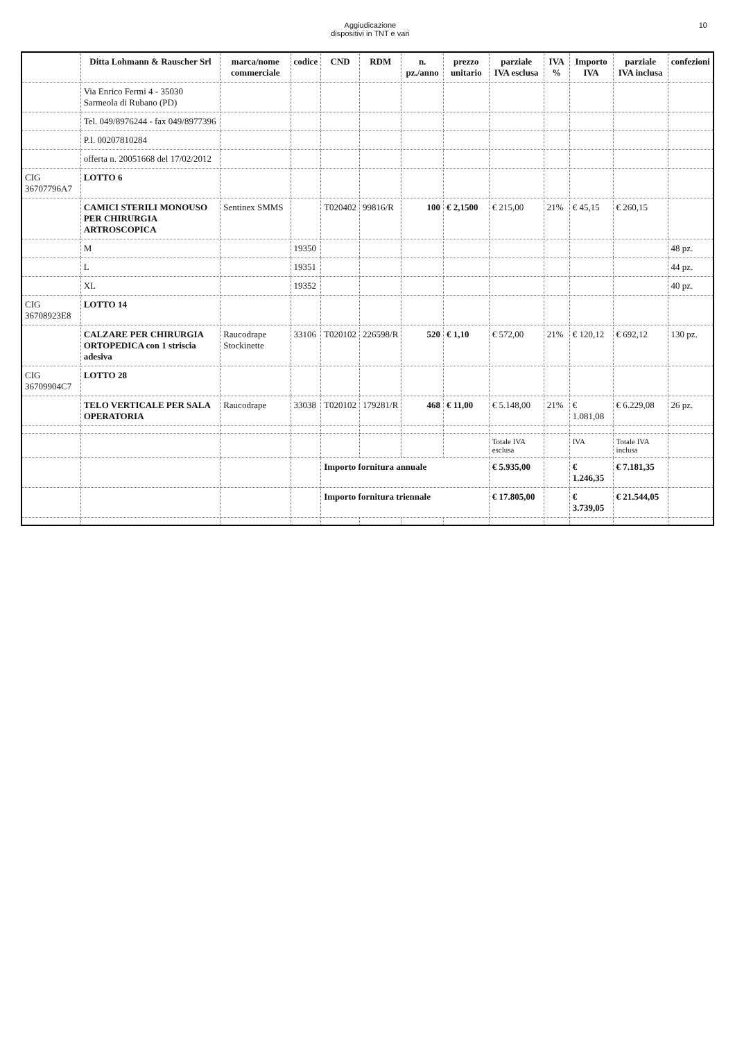Aggiudicazione
dispositivi in TNT e vari
10
| | Ditta Lohmann & Rauscher Srl | marca/nome commerciale | codice | CND | RDM | n. pz./anno | prezzo unitario | parziale IVA esclusa | IVA % | Importo IVA | parziale IVA inclusa | confezioni |
| --- | --- | --- | --- | --- | --- | --- | --- | --- | --- | --- | --- | --- |
| | Via Enrico Fermi 4 - 35030 Sarmeola di Rubano (PD) | | | | | | | | | | | |
| | Tel. 049/8976244 - fax 049/8977396 | | | | | | | | | | | |
| | P.I. 00207810284 | | | | | | | | | | | |
| | offerta n. 20051668 del 17/02/2012 | | | | | | | | | | | |
| CIG 36707796A7 | LOTTO 6 | | | | | | | | | | | |
| | CAMICI STERILI MONOUSO PER CHIRURGIA ARTROSCOPICA | Sentinex SMMS | | T020402 | 99816/R | 100 | € 2,1500 | € 215,00 | 21% | € 45,15 | € 260,15 | |
| | M | | 19350 | | | | | | | | | 48 pz. |
| | L | | 19351 | | | | | | | | | 44 pz. |
| | XL | | 19352 | | | | | | | | | 40 pz. |
| CIG 36708923E8 | LOTTO 14 | | | | | | | | | | | |
| | CALZARE PER CHIRURGIA ORTOPEDICA con 1 striscia adesiva | Raucodrape Stockinette | 33106 | T020102 | 226598/R | 520 | € 1,10 | € 572,00 | 21% | € 120,12 | € 692,12 | 130 pz. |
| CIG 36709904C7 | LOTTO 28 | | | | | | | | | | | |
| | TELO VERTICALE PER SALA OPERATORIA | Raucodrape | 33038 | T020102 | 179281/R | 468 | € 11,00 | € 5.148,00 | 21% | € 1.081,08 | € 6.229,08 | 26 pz. |
| | | | | | | | | Totale IVA esclusa | | IVA | Totale IVA inclusa | |
| | | | | Importo fornitura annuale | | | | € 5.935,00 | | € 1.246,35 | € 7.181,35 | |
| | | | | Importo fornitura triennale | | | | € 17.805,00 | | € 3.739,05 | € 21.544,05 | |